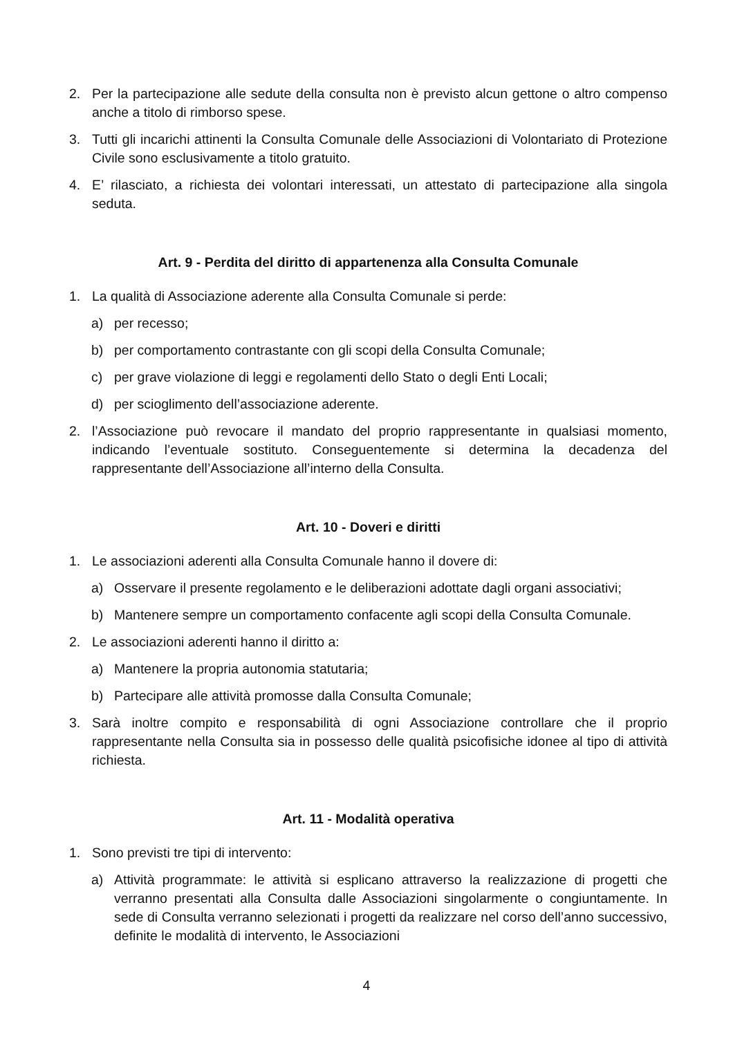2. Per la partecipazione alle sedute della consulta non è previsto alcun gettone o altro compenso anche a titolo di rimborso spese.
3. Tutti gli incarichi attinenti la Consulta Comunale delle Associazioni di Volontariato di Protezione Civile sono esclusivamente a titolo gratuito.
4. E’ rilasciato, a richiesta dei volontari interessati, un attestato di partecipazione alla singola seduta.
Art. 9 - Perdita del diritto di appartenenza alla Consulta Comunale
1. La qualità di Associazione aderente alla Consulta Comunale si perde:
a) per recesso;
b) per comportamento contrastante con gli scopi della Consulta Comunale;
c) per grave violazione di leggi e regolamenti dello Stato o degli Enti Locali;
d) per scioglimento dell’associazione aderente.
2. l’Associazione può revocare il mandato del proprio rappresentante in qualsiasi momento, indicando l’eventuale sostituto. Conseguentemente si determina la decadenza del rappresentante dell’Associazione all’interno della Consulta.
Art. 10 - Doveri e diritti
1. Le associazioni aderenti alla Consulta Comunale hanno il dovere di:
a) Osservare il presente regolamento e le deliberazioni adottate dagli organi associativi;
b) Mantenere sempre un comportamento confacente agli scopi della Consulta Comunale.
2. Le associazioni aderenti hanno il diritto a:
a) Mantenere la propria autonomia statutaria;
b) Partecipare alle attività promosse dalla Consulta Comunale;
3. Sarà inoltre compito e responsabilità di ogni Associazione controllare che il proprio rappresentante nella Consulta sia in possesso delle qualità psicofisiche idonee al tipo di attività richiesta.
Art. 11 - Modalità operativa
1. Sono previsti tre tipi di intervento:
a) Attività programmate: le attività si esplicano attraverso la realizzazione di progetti che verranno presentati alla Consulta dalle Associazioni singolarmente o congiuntamente. In sede di Consulta verranno selezionati i progetti da realizzare nel corso dell’anno successivo, definite le modalità di intervento, le Associazioni
4